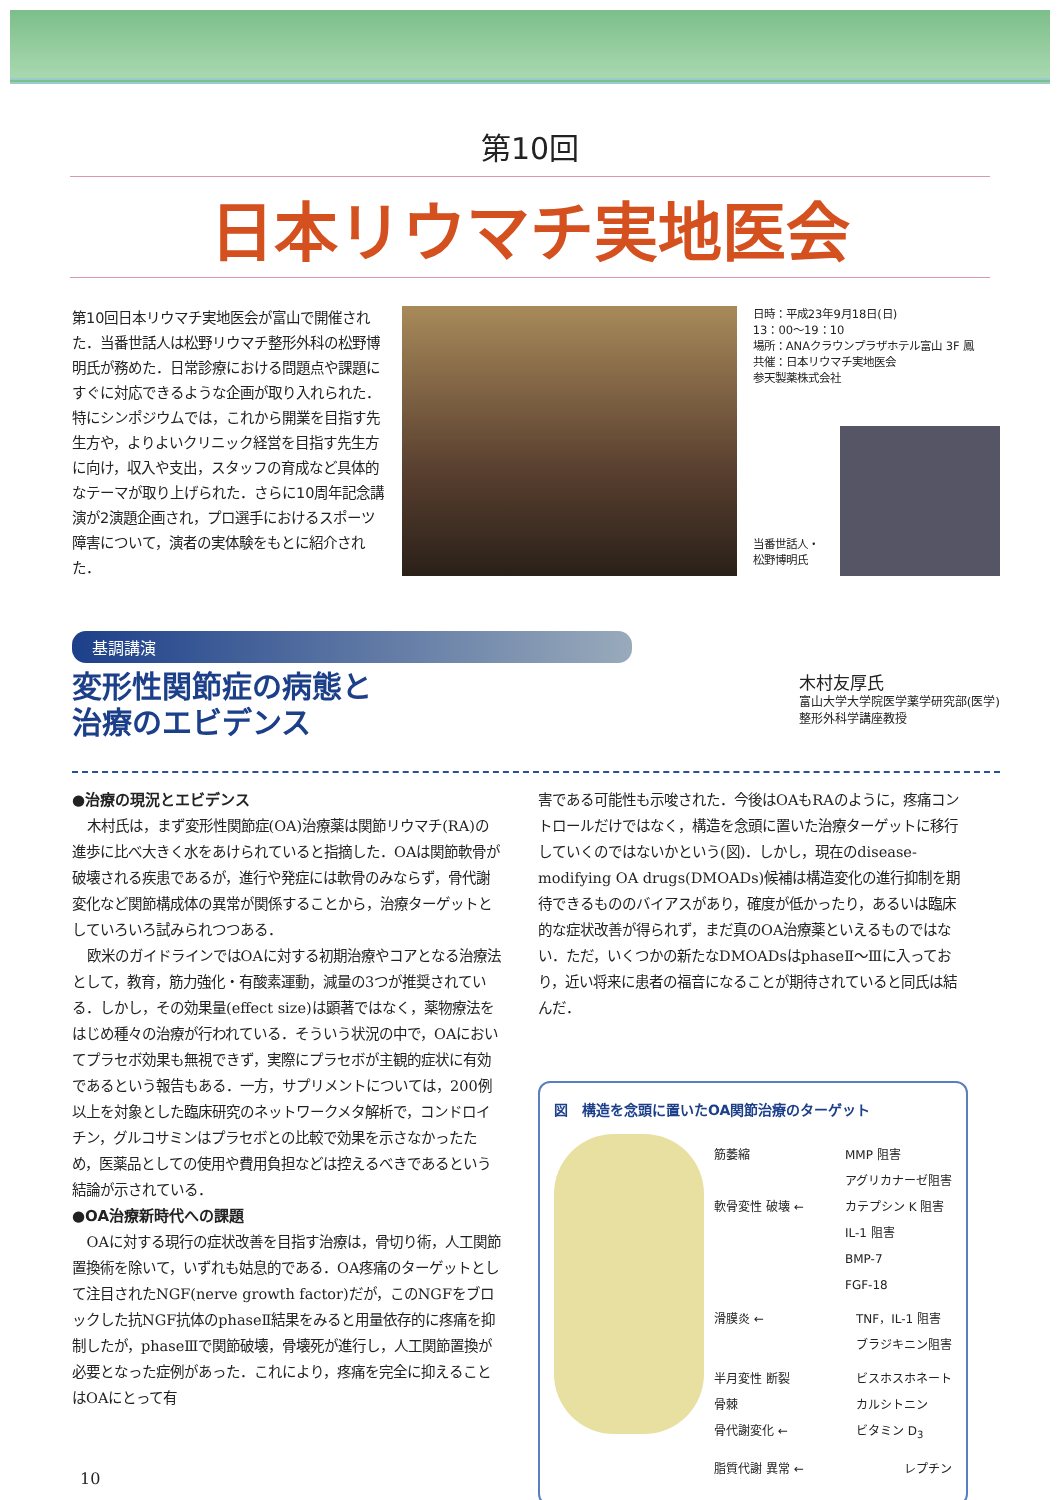第10回
日本リウマチ実地医会
第10回日本リウマチ実地医会が富山で開催された．当番世話人は松野リウマチ整形外科の松野博明氏が務めた．日常診療における問題点や課題にすぐに対応できるような企画が取り入れられた．特にシンポジウムでは，これから開業を目指す先生方や，よりよいクリニック経営を目指す先生方に向け，収入や支出，スタッフの育成など具体的なテーマが取り上げられた．さらに10周年記念講演が2演題企画され，プロ選手におけるスポーツ障害について，演者の実体験をもとに紹介された．
日時：平成23年9月18日(日)
13：00～19：10
場所：ANAクラウンプラザホテル富山 3F 鳳
共催：日本リウマチ実地医会
参天製薬株式会社
当番世話人・
松野博明氏
基調講演
変形性関節症の病態と
治療のエビデンス
木村友厚氏
富山大学大学院医学薬学研究部(医学)
整形外科学講座教授
●治療の現況とエビデンス
木村氏は，まず変形性関節症(OA)治療薬は関節リウマチ(RA)の進歩に比べ大きく水をあけられていると指摘した．OAは関節軟骨が破壊される疾患であるが，進行や発症には軟骨のみならず，骨代謝変化など関節構成体の異常が関係することから，治療ターゲットとしていろいろ試みられつつある．
欧米のガイドラインではOAに対する初期治療やコアとなる治療法として，教育，筋力強化・有酸素運動，減量の3つが推奨されている．しかし，その効果量(effect size)は顕著ではなく，薬物療法をはじめ種々の治療が行われている．そういう状況の中で，OAにおいてプラセボ効果も無視できず，実際にプラセボが主観的症状に有効であるという報告もある．一方，サプリメントについては，200例以上を対象とした臨床研究のネットワークメタ解析で，コンドロイチン，グルコサミンはプラセボとの比較で効果を示さなかったため，医薬品としての使用や費用負担などは控えるべきであるという結論が示されている．
●OA治療新時代への課題
OAに対する現行の症状改善を目指す治療は，骨切り術，人工関節置換術を除いて，いずれも姑息的である．OA疼痛のターゲットとして注目されたNGF(nerve growth factor)だが，このNGFをブロックした抗NGF抗体のphaseⅡ結果をみると用量依存的に疼痛を抑制したが，phaseⅢで関節破壊，骨壊死が進行し，人工関節置換が必要となった症例があった．これにより，疼痛を完全に抑えることはOAにとって有
害である可能性も示唆された．今後はOAもRAのように，疼痛コントロールだけではなく，構造を念頭に置いた治療ターゲットに移行していくのではないかという(図)．しかし，現在のdisease-modifying OA drugs(DMOADs)候補は構造変化の進行抑制を期待できるもののバイアスがあり，確度が低かったり，あるいは臨床的な症状改善が得られず，まだ真のOA治療薬といえるものではない．ただ，いくつかの新たなDMOADsはphaseⅡ～Ⅲに入っており，近い将来に患者の福音になることが期待されていると同氏は結んだ．
図　構造を念頭に置いたOA関節治療のターゲット
筋萎縮
軟骨変性 破壊 ← MMP 阻害
アグリカナーゼ阻害
カテプシン K 阻害
IL-1 阻害
BMP-7
FGF-18
滑膜炎 ← TNF，IL-1 阻害
ブラジキニン阻害
半月変性 断裂
骨棘
骨代謝変化 ← ビスホスホネート
カルシトニン
ビタミン D<sub>3</sub>
脂質代謝 異常 ← レプチン
10